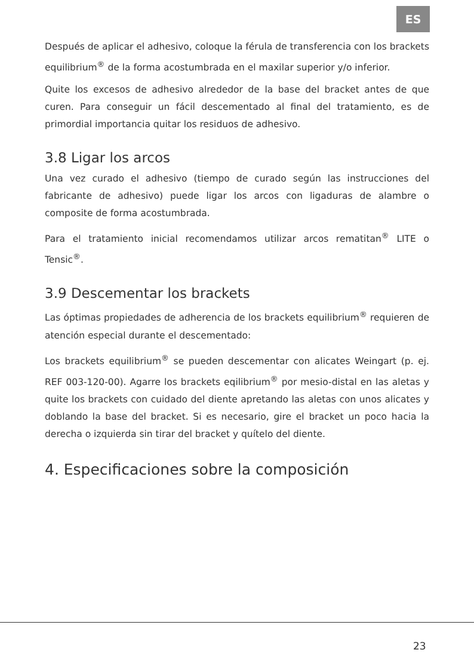ES
Después de aplicar el adhesivo, coloque la férula de transferencia con los brackets equilibrium<sup>®</sup> de la forma acostumbrada en el maxilar superior y/o inferior.
Quite los excesos de adhesivo alrededor de la base del bracket antes de que curen. Para conseguir un fácil descementado al final del tratamiento, es de primordial importancia quitar los residuos de adhesivo.
3.8 Ligar los arcos
Una vez curado el adhesivo (tiempo de curado según las instrucciones del fabricante de adhesivo) puede ligar los arcos con ligaduras de alambre o composite de forma acostumbrada.
Para el tratamiento inicial recomendamos utilizar arcos rematitan<sup>®</sup> LITE o Tensic<sup>®</sup>.
3.9 Descementar los brackets
Las óptimas propiedades de adherencia de los brackets equilibrium<sup>®</sup> requieren de atención especial durante el descementado:
Los brackets equilibrium<sup>®</sup> se pueden descementar con alicates Weingart (p. ej. REF 003-120-00). Agarre los brackets eqilibrium<sup>®</sup> por mesio-distal en las aletas y quite los brackets con cuidado del diente apretando las aletas con unos alicates y doblando la base del bracket. Si es necesario, gire el bracket un poco hacia la derecha o izquierda sin tirar del bracket y quítelo del diente.
4. Especificaciones sobre la composición
23